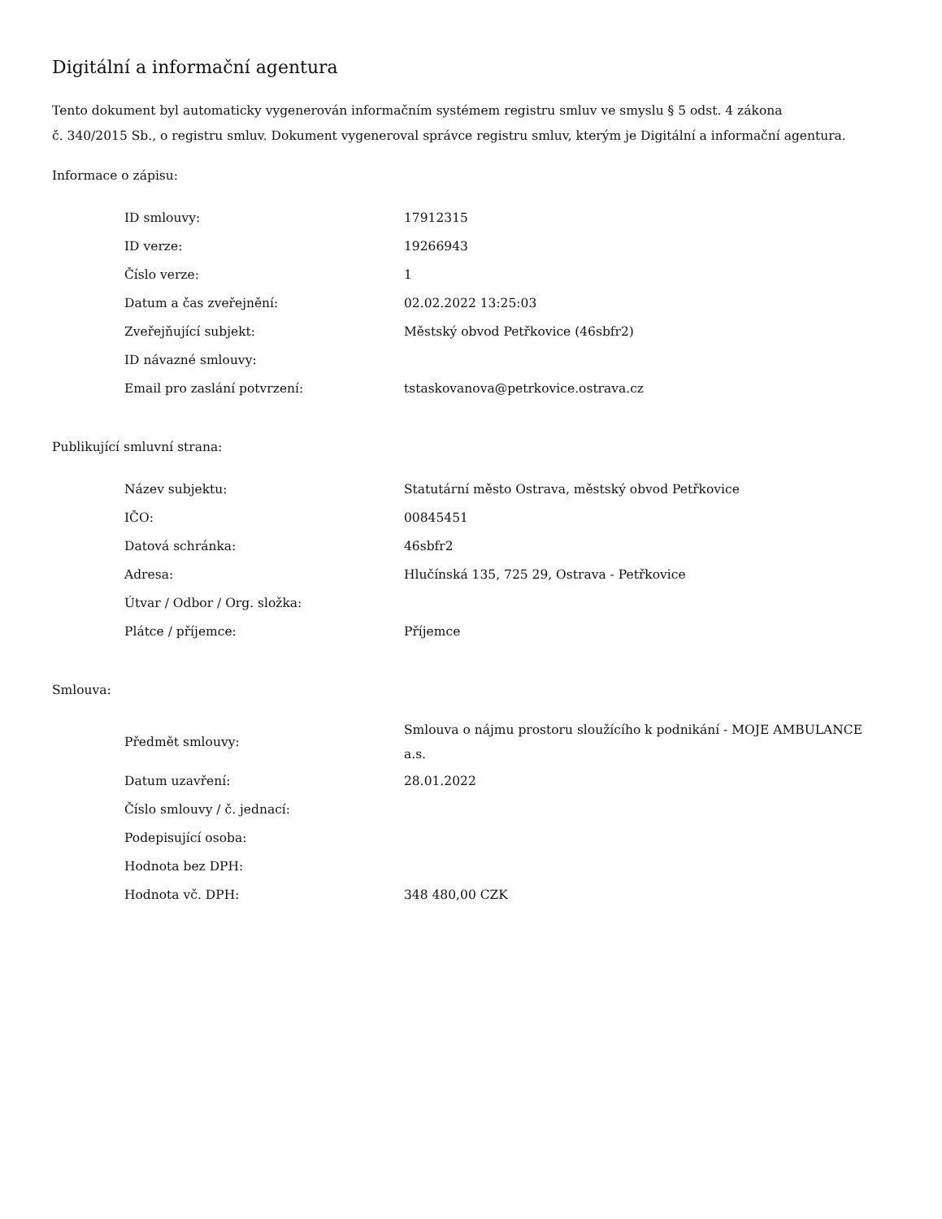Digitální a informační agentura
Tento dokument byl automaticky vygenerován informačním systémem registru smluv ve smyslu § 5 odst. 4 zákona
č. 340/2015 Sb., o registru smluv. Dokument vygeneroval správce registru smluv, kterým je Digitální a informační agentura.
Informace o zápisu:
| ID smlouvy: | 17912315 |
| ID verze: | 19266943 |
| Číslo verze: | 1 |
| Datum a čas zveřejnění: | 02.02.2022 13:25:03 |
| Zveřejňující subjekt: | Městský obvod Petřkovice (46sbfr2) |
| ID návazné smlouvy: | |
| Email pro zaslání potvrzení: | tstaskovanova@petrkovice.ostrava.cz |
Publikující smluvní strana:
| Název subjektu: | Statutární město Ostrava, městský obvod Petřkovice |
| IČO: | 00845451 |
| Datová schránka: | 46sbfr2 |
| Adresa: | Hlučínská 135, 725 29, Ostrava - Petřkovice |
| Útvar / Odbor / Org. složka: | |
| Plátce / příjemce: | Příjemce |
Smlouva:
| Předmět smlouvy: | Smlouva o nájmu prostoru sloužícího k podnikání - MOJE AMBULANCE a.s. |
| Datum uzavření: | 28.01.2022 |
| Číslo smlouvy / č. jednací: | |
| Podepisující osoba: | |
| Hodnota bez DPH: | |
| Hodnota vč. DPH: | 348 480,00 CZK |